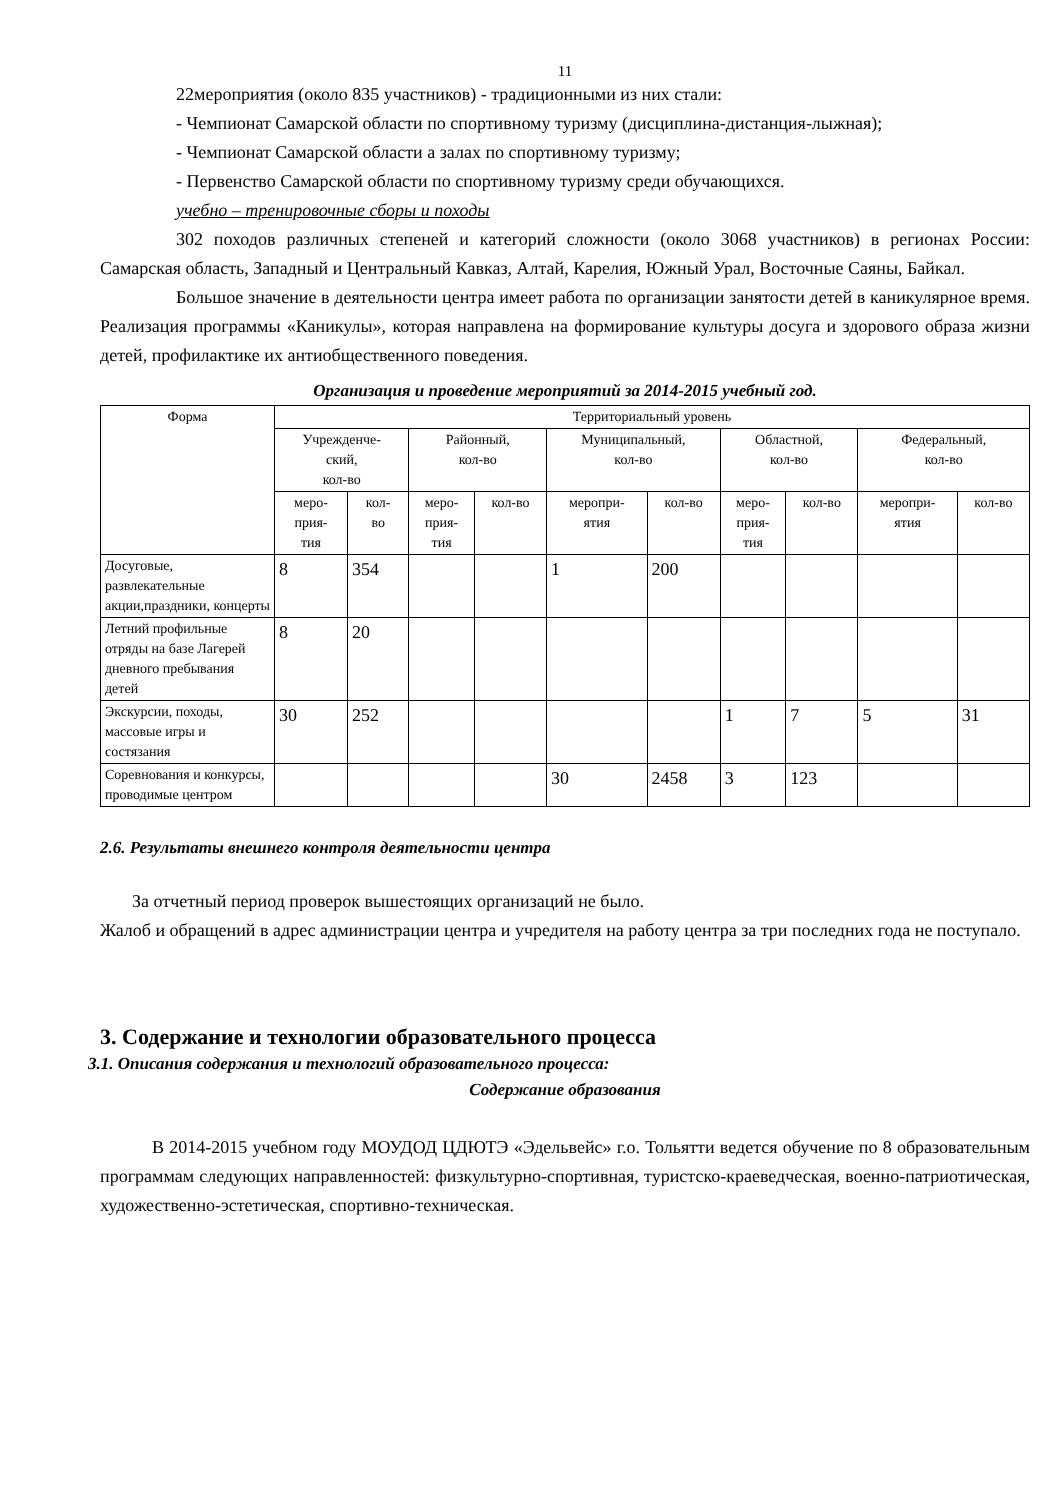11
22мероприятия (около 835 участников) - традиционными из них стали:
- Чемпионат Самарской области по спортивному туризму (дисциплина-дистанция-лыжная);
- Чемпионат Самарской области а залах по спортивному туризму;
- Первенство Самарской области по спортивному туризму среди обучающихся.
учебно – тренировочные сборы и походы
302 походов различных степеней и категорий сложности (около 3068 участников) в регионах России: Самарская область, Западный и Центральный Кавказ, Алтай, Карелия, Южный Урал, Восточные Саяны, Байкал.
Большое значение в деятельности центра имеет работа по организации занятости детей в каникулярное время. Реализация программы «Каникулы», которая направлена на формирование культуры досуга и здорового образа жизни детей, профилактике их антиобщественного поведения.
Организация и проведение мероприятий за 2014-2015 учебный год.
| Форма | Территориальный уровень | | | | | | | | | |
| --- | --- | --- | --- | --- | --- | --- | --- | --- | --- | --- |
| | Учрежденче- ский, кол-во | | Районный, кол-во | | Муниципальный, кол-во | | Областной, кол-во | | Федеральный, кол-во | |
| | меро- прия- тия | кол- во | меро- прия- тия | кол-во | меропри- ятия | кол-во | меро- прия- тия | кол-во | меропри- ятия | кол-во |
| Досуговые, развлекательные акции,праздники, концерты | 8 | 354 | | | 1 | 200 | | | | |
| Летний профильные отряды на базе Лагерей дневного пребывания детей | 8 | 20 | | | | | | | | |
| Экскурсии, походы, массовые игры и состязания | 30 | 252 | | | | | 1 | 7 | 5 | 31 |
| Соревнования и конкурсы, проводимые центром | | | | | 30 | 2458 | 3 | 123 | | |
2.6. Результаты внешнего контроля деятельности центра
За отчетный период проверок вышестоящих организаций не было.
Жалоб и обращений в адрес администрации центра и учредителя на работу центра за три последних года не поступало.
3. Содержание и технологии образовательного процесса
3.1. Описания содержания и технологий образовательного процесса:
Содержание образования
В 2014-2015 учебном году МОУДОД ЦДЮТЭ «Эдельвейс» г.о. Тольятти ведется обучение по 8 образовательным программам следующих направленностей: физкультурно-спортивная, туристско-краеведческая, военно-патриотическая, художественно-эстетическая, спортивно-техническая.